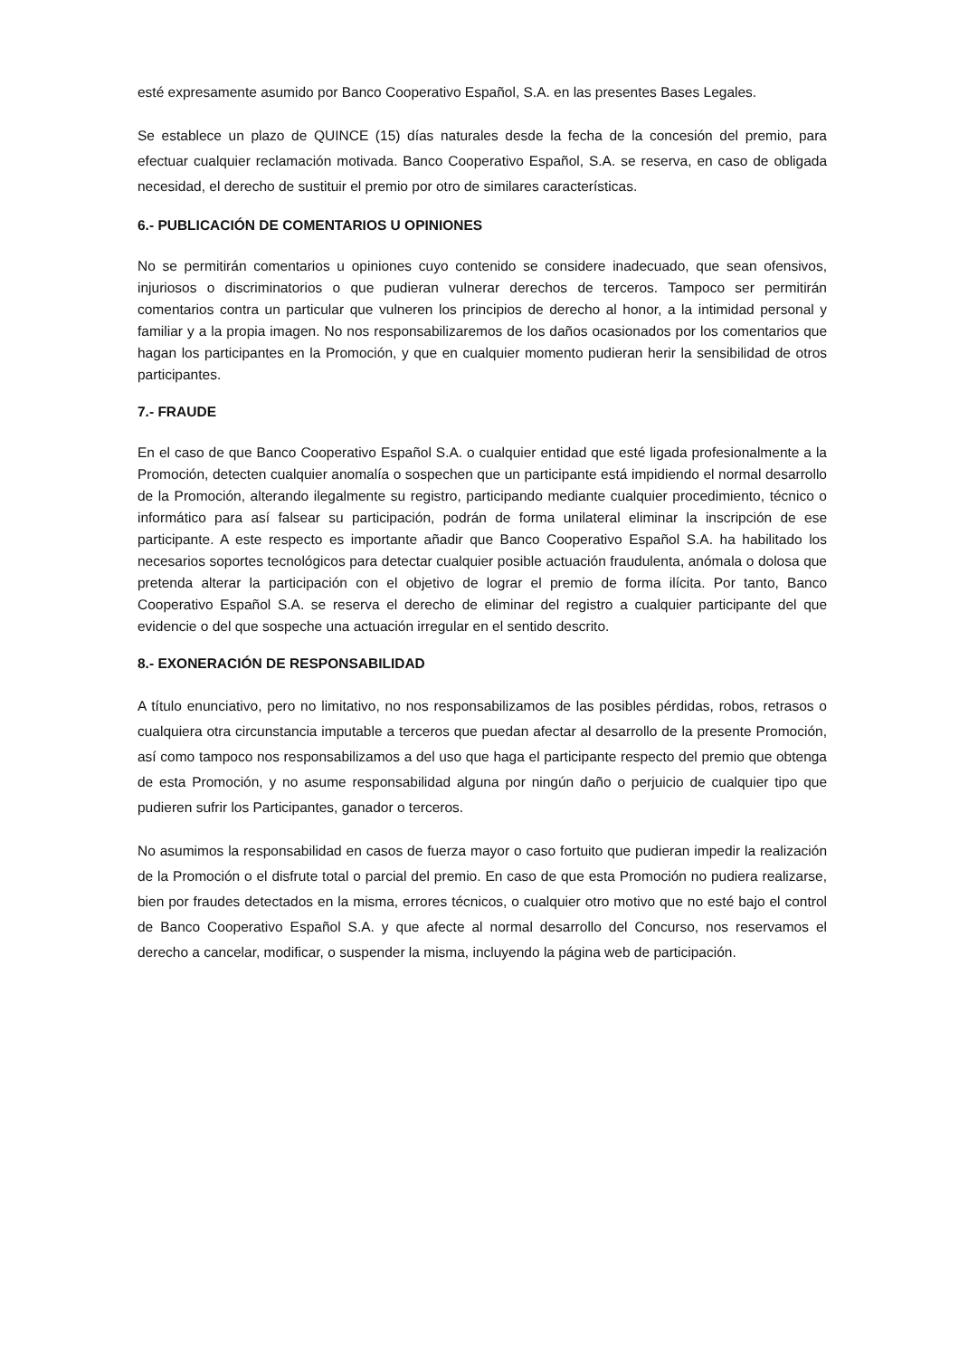esté expresamente asumido por Banco Cooperativo Español, S.A. en las presentes Bases Legales.
Se establece un plazo de QUINCE (15) días naturales desde la fecha de la concesión del premio, para efectuar cualquier reclamación motivada. Banco Cooperativo Español, S.A. se reserva, en caso de obligada necesidad, el derecho de sustituir el premio por otro de similares características.
6.- PUBLICACIÓN DE COMENTARIOS U OPINIONES
No se permitirán comentarios u opiniones cuyo contenido se considere inadecuado, que sean ofensivos, injuriosos o discriminatorios o que pudieran vulnerar derechos de terceros. Tampoco ser permitirán comentarios contra un particular que vulneren los principios de derecho al honor, a la intimidad personal y familiar y a la propia imagen. No nos responsabilizaremos de los daños ocasionados por los comentarios que hagan los participantes en la Promoción, y que en cualquier momento pudieran herir la sensibilidad de otros participantes.
7.- FRAUDE
En el caso de que Banco Cooperativo Español S.A. o cualquier entidad que esté ligada profesionalmente a la Promoción, detecten cualquier anomalía o sospechen que un participante está impidiendo el normal desarrollo de la Promoción, alterando ilegalmente su registro, participando mediante cualquier procedimiento, técnico o informático para así falsear su participación, podrán de forma unilateral eliminar la inscripción de ese participante. A este respecto es importante añadir que Banco Cooperativo Español S.A. ha habilitado los necesarios soportes tecnológicos para detectar cualquier posible actuación fraudulenta, anómala o dolosa que pretenda alterar la participación con el objetivo de lograr el premio de forma ilícita. Por tanto, Banco Cooperativo Español S.A. se reserva el derecho de eliminar del registro a cualquier participante del que evidencie o del que sospeche una actuación irregular en el sentido descrito.
8.- EXONERACIÓN DE RESPONSABILIDAD
A título enunciativo, pero no limitativo, no nos responsabilizamos de las posibles pérdidas, robos, retrasos o cualquiera otra circunstancia imputable a terceros que puedan afectar al desarrollo de la presente Promoción, así como tampoco nos responsabilizamos a del uso que haga el participante respecto del premio que obtenga de esta Promoción, y no asume responsabilidad alguna por ningún daño o perjuicio de cualquier tipo que pudieren sufrir los Participantes, ganador o terceros.
No asumimos la responsabilidad en casos de fuerza mayor o caso fortuito que pudieran impedir la realización de la Promoción o el disfrute total o parcial del premio. En caso de que esta Promoción no pudiera realizarse, bien por fraudes detectados en la misma, errores técnicos, o cualquier otro motivo que no esté bajo el control de Banco Cooperativo Español S.A. y que afecte al normal desarrollo del Concurso, nos reservamos el derecho a cancelar, modificar, o suspender la misma, incluyendo la página web de participación.